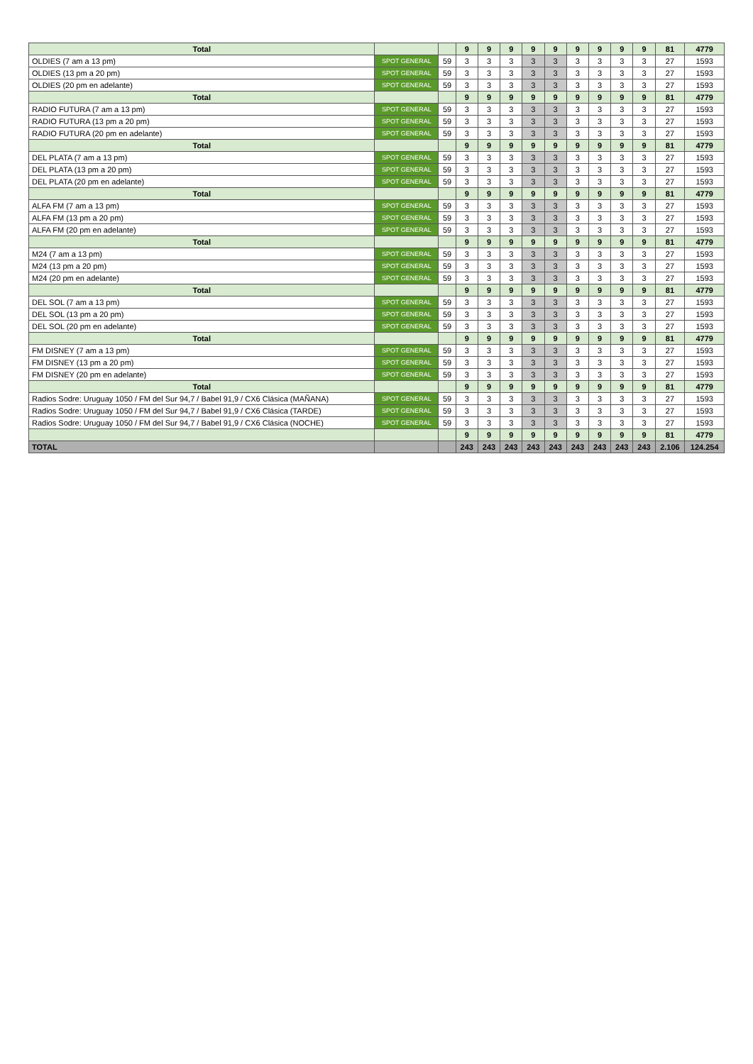| Total | | | 9 | 9 | 9 | 9 | 9 | 9 | 9 | 9 | 9 | 81 | 4779 |
| OLDIES (7 am a 13 pm) | SPOT GENERAL | 59 | 3 | 3 | 3 | 3 | 3 | 3 | 3 | 3 | 3 | 27 | 1593 |
| OLDIES (13 pm a 20 pm) | SPOT GENERAL | 59 | 3 | 3 | 3 | 3 | 3 | 3 | 3 | 3 | 3 | 27 | 1593 |
| OLDIES (20 pm en adelante) | SPOT GENERAL | 59 | 3 | 3 | 3 | 3 | 3 | 3 | 3 | 3 | 3 | 27 | 1593 |
| Total | | | 9 | 9 | 9 | 9 | 9 | 9 | 9 | 9 | 9 | 81 | 4779 |
| RADIO FUTURA (7 am a 13 pm) | SPOT GENERAL | 59 | 3 | 3 | 3 | 3 | 3 | 3 | 3 | 3 | 3 | 27 | 1593 |
| RADIO FUTURA (13 pm a 20 pm) | SPOT GENERAL | 59 | 3 | 3 | 3 | 3 | 3 | 3 | 3 | 3 | 3 | 27 | 1593 |
| RADIO FUTURA (20 pm en adelante) | SPOT GENERAL | 59 | 3 | 3 | 3 | 3 | 3 | 3 | 3 | 3 | 3 | 27 | 1593 |
| Total | | | 9 | 9 | 9 | 9 | 9 | 9 | 9 | 9 | 9 | 81 | 4779 |
| DEL PLATA (7 am a 13 pm) | SPOT GENERAL | 59 | 3 | 3 | 3 | 3 | 3 | 3 | 3 | 3 | 3 | 27 | 1593 |
| DEL PLATA (13 pm a 20 pm) | SPOT GENERAL | 59 | 3 | 3 | 3 | 3 | 3 | 3 | 3 | 3 | 3 | 27 | 1593 |
| DEL PLATA (20 pm en adelante) | SPOT GENERAL | 59 | 3 | 3 | 3 | 3 | 3 | 3 | 3 | 3 | 3 | 27 | 1593 |
| Total | | | 9 | 9 | 9 | 9 | 9 | 9 | 9 | 9 | 9 | 81 | 4779 |
| ALFA FM (7 am a 13 pm) | SPOT GENERAL | 59 | 3 | 3 | 3 | 3 | 3 | 3 | 3 | 3 | 3 | 27 | 1593 |
| ALFA FM (13 pm a 20 pm) | SPOT GENERAL | 59 | 3 | 3 | 3 | 3 | 3 | 3 | 3 | 3 | 3 | 27 | 1593 |
| ALFA FM (20 pm en adelante) | SPOT GENERAL | 59 | 3 | 3 | 3 | 3 | 3 | 3 | 3 | 3 | 3 | 27 | 1593 |
| Total | | | 9 | 9 | 9 | 9 | 9 | 9 | 9 | 9 | 9 | 81 | 4779 |
| M24 (7 am a 13 pm) | SPOT GENERAL | 59 | 3 | 3 | 3 | 3 | 3 | 3 | 3 | 3 | 3 | 27 | 1593 |
| M24 (13 pm a 20 pm) | SPOT GENERAL | 59 | 3 | 3 | 3 | 3 | 3 | 3 | 3 | 3 | 3 | 27 | 1593 |
| M24 (20 pm en adelante) | SPOT GENERAL | 59 | 3 | 3 | 3 | 3 | 3 | 3 | 3 | 3 | 3 | 27 | 1593 |
| Total | | | 9 | 9 | 9 | 9 | 9 | 9 | 9 | 9 | 9 | 81 | 4779 |
| DEL SOL (7 am a 13 pm) | SPOT GENERAL | 59 | 3 | 3 | 3 | 3 | 3 | 3 | 3 | 3 | 3 | 27 | 1593 |
| DEL SOL (13 pm a 20 pm) | SPOT GENERAL | 59 | 3 | 3 | 3 | 3 | 3 | 3 | 3 | 3 | 3 | 27 | 1593 |
| DEL SOL (20 pm en adelante) | SPOT GENERAL | 59 | 3 | 3 | 3 | 3 | 3 | 3 | 3 | 3 | 3 | 27 | 1593 |
| Total | | | 9 | 9 | 9 | 9 | 9 | 9 | 9 | 9 | 9 | 81 | 4779 |
| FM DISNEY (7 am a 13 pm) | SPOT GENERAL | 59 | 3 | 3 | 3 | 3 | 3 | 3 | 3 | 3 | 3 | 27 | 1593 |
| FM DISNEY (13 pm a 20 pm) | SPOT GENERAL | 59 | 3 | 3 | 3 | 3 | 3 | 3 | 3 | 3 | 3 | 27 | 1593 |
| FM DISNEY (20 pm en adelante) | SPOT GENERAL | 59 | 3 | 3 | 3 | 3 | 3 | 3 | 3 | 3 | 3 | 27 | 1593 |
| Total | | | 9 | 9 | 9 | 9 | 9 | 9 | 9 | 9 | 9 | 81 | 4779 |
| Radios Sodre: Uruguay 1050 / FM del Sur 94,7 / Babel 91,9 / CX6 Clásica (MAÑANA) | SPOT GENERAL | 59 | 3 | 3 | 3 | 3 | 3 | 3 | 3 | 3 | 3 | 27 | 1593 |
| Radios Sodre: Uruguay 1050 / FM del Sur 94,7 / Babel 91,9 / CX6 Clásica (TARDE) | SPOT GENERAL | 59 | 3 | 3 | 3 | 3 | 3 | 3 | 3 | 3 | 3 | 27 | 1593 |
| Radios Sodre: Uruguay 1050 / FM del Sur 94,7 / Babel 91,9 / CX6 Clásica (NOCHE) | SPOT GENERAL | 59 | 3 | 3 | 3 | 3 | 3 | 3 | 3 | 3 | 3 | 27 | 1593 |
| | | | 9 | 9 | 9 | 9 | 9 | 9 | 9 | 9 | 9 | 81 | 4779 |
| TOTAL | | | 243 | 243 | 243 | 243 | 243 | 243 | 243 | 243 | 243 | 2.106 | 124.254 |